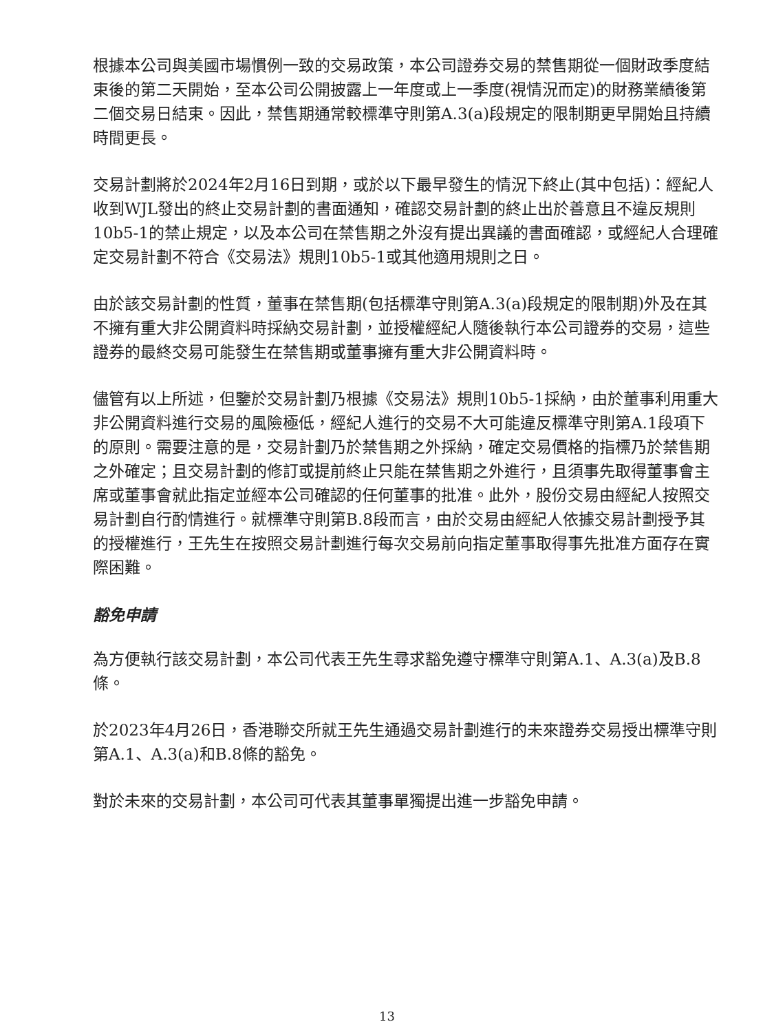根據本公司與美國市場慣例一致的交易政策，本公司證券交易的禁售期從一個財政季度結束後的第二天開始，至本公司公開披露上一年度或上一季度(視情況而定)的財務業績後第二個交易日結束。因此，禁售期通常較標準守則第A.3(a)段規定的限制期更早開始且持續時間更長。
交易計劃將於2024年2月16日到期，或於以下最早發生的情況下終止(其中包括)：經紀人收到WJL發出的終止交易計劃的書面通知，確認交易計劃的終止出於善意且不違反規則10b5-1的禁止規定，以及本公司在禁售期之外沒有提出異議的書面確認，或經紀人合理確定交易計劃不符合《交易法》規則10b5-1或其他適用規則之日。
由於該交易計劃的性質，董事在禁售期(包括標準守則第A.3(a)段規定的限制期)外及在其不擁有重大非公開資料時採納交易計劃，並授權經紀人隨後執行本公司證券的交易，這些證券的最終交易可能發生在禁售期或董事擁有重大非公開資料時。
儘管有以上所述，但鑒於交易計劃乃根據《交易法》規則10b5-1採納，由於董事利用重大非公開資料進行交易的風險極低，經紀人進行的交易不大可能違反標準守則第A.1段項下的原則。需要注意的是，交易計劃乃於禁售期之外採納，確定交易價格的指標乃於禁售期之外確定；且交易計劃的修訂或提前終止只能在禁售期之外進行，且須事先取得董事會主席或董事會就此指定並經本公司確認的任何董事的批准。此外，股份交易由經紀人按照交易計劃自行酌情進行。就標準守則第B.8段而言，由於交易由經紀人依據交易計劃授予其的授權進行，王先生在按照交易計劃進行每次交易前向指定董事取得事先批准方面存在實際困難。
豁免申請
為方便執行該交易計劃，本公司代表王先生尋求豁免遵守標準守則第A.1、A.3(a)及B.8條。
於2023年4月26日，香港聯交所就王先生通過交易計劃進行的未來證券交易授出標準守則第A.1、A.3(a)和B.8條的豁免。
對於未來的交易計劃，本公司可代表其董事單獨提出進一步豁免申請。
13